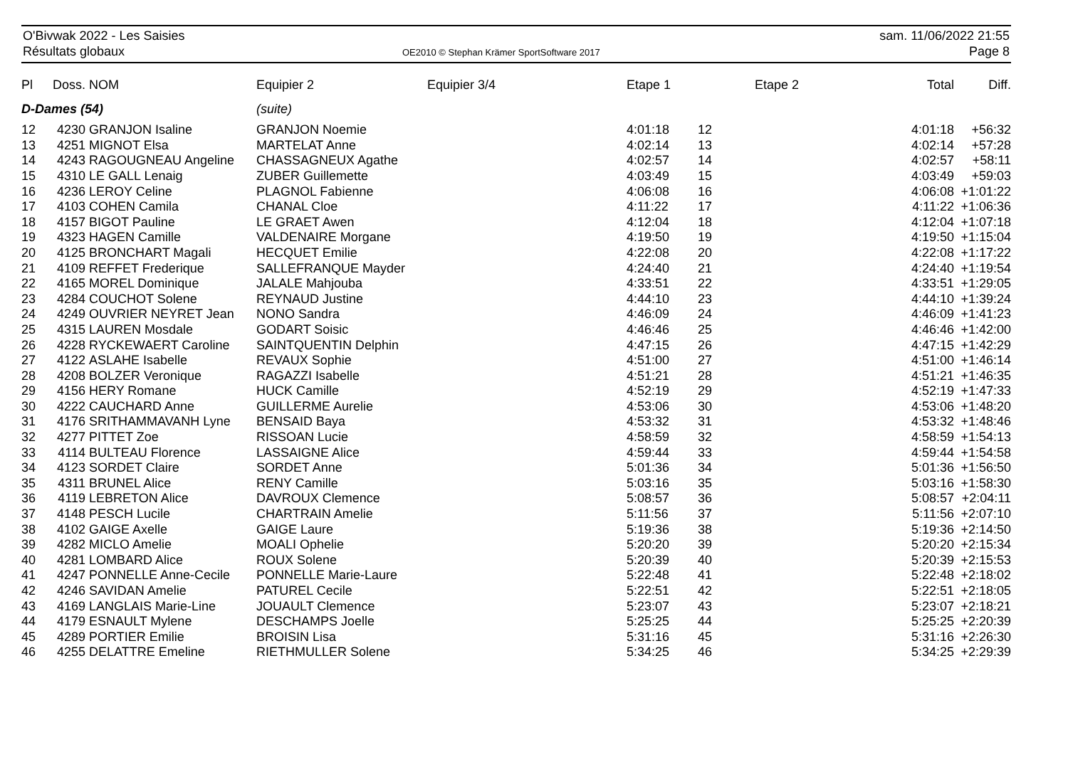O'Bivwak 2022 - Les Saisies
Résultats globaux
OE2010 © Stephan Krämer SportSoftware 2017
sam. 11/06/2022 21:55
Page 8
| Pl | Doss. | NOM | Equipier 2 | Equipier 3/4 | Etape 1 | | Etape 2 | Total | Diff. |
| --- | --- | --- | --- | --- | --- | --- | --- | --- | --- |
| D-Dames (54) | | | (suite) | | | | | | |
| 12 | 4230 | GRANJON Isaline | GRANJON Noemie | | 4:01:18 | 12 | | 4:01:18 | +56:32 |
| 13 | 4251 | MIGNOT Elsa | MARTELAT Anne | | 4:02:14 | 13 | | 4:02:14 | +57:28 |
| 14 | 4243 | RAGOUGNEAU Angeline | CHASSAGNEUX Agathe | | 4:02:57 | 14 | | 4:02:57 | +58:11 |
| 15 | 4310 | LE GALL Lenaig | ZUBER Guillemette | | 4:03:49 | 15 | | 4:03:49 | +59:03 |
| 16 | 4236 | LEROY Celine | PLAGNOL Fabienne | | 4:06:08 | 16 | | 4:06:08 | +1:01:22 |
| 17 | 4103 | COHEN Camila | CHANAL Cloe | | 4:11:22 | 17 | | 4:11:22 | +1:06:36 |
| 18 | 4157 | BIGOT Pauline | LE GRAET Awen | | 4:12:04 | 18 | | 4:12:04 | +1:07:18 |
| 19 | 4323 | HAGEN Camille | VALDENAIRE Morgane | | 4:19:50 | 19 | | 4:19:50 | +1:15:04 |
| 20 | 4125 | BRONCHART Magali | HECQUET Emilie | | 4:22:08 | 20 | | 4:22:08 | +1:17:22 |
| 21 | 4109 | REFFET Frederique | SALLEFRANQUE Mayder | | 4:24:40 | 21 | | 4:24:40 | +1:19:54 |
| 22 | 4165 | MOREL Dominique | JALALE Mahjouba | | 4:33:51 | 22 | | 4:33:51 | +1:29:05 |
| 23 | 4284 | COUCHOT Solene | REYNAUD Justine | | 4:44:10 | 23 | | 4:44:10 | +1:39:24 |
| 24 | 4249 | OUVRIER NEYRET Jean | NONO Sandra | | 4:46:09 | 24 | | 4:46:09 | +1:41:23 |
| 25 | 4315 | LAUREN Mosdale | GODART Soisic | | 4:46:46 | 25 | | 4:46:46 | +1:42:00 |
| 26 | 4228 | RYCKEWAERT Caroline | SAINTQUENTIN Delphin | | 4:47:15 | 26 | | 4:47:15 | +1:42:29 |
| 27 | 4122 | ASLAHE Isabelle | REVAUX Sophie | | 4:51:00 | 27 | | 4:51:00 | +1:46:14 |
| 28 | 4208 | BOLZER Veronique | RAGAZZI Isabelle | | 4:51:21 | 28 | | 4:51:21 | +1:46:35 |
| 29 | 4156 | HERY Romane | HUCK Camille | | 4:52:19 | 29 | | 4:52:19 | +1:47:33 |
| 30 | 4222 | CAUCHARD Anne | GUILLERME Aurelie | | 4:53:06 | 30 | | 4:53:06 | +1:48:20 |
| 31 | 4176 | SRITHAMMAVANH Lyne | BENSAID Baya | | 4:53:32 | 31 | | 4:53:32 | +1:48:46 |
| 32 | 4277 | PITTET Zoe | RISSOAN Lucie | | 4:58:59 | 32 | | 4:58:59 | +1:54:13 |
| 33 | 4114 | BULTEAU Florence | LASSAIGNE Alice | | 4:59:44 | 33 | | 4:59:44 | +1:54:58 |
| 34 | 4123 | SORDET Claire | SORDET Anne | | 5:01:36 | 34 | | 5:01:36 | +1:56:50 |
| 35 | 4311 | BRUNEL Alice | RENY Camille | | 5:03:16 | 35 | | 5:03:16 | +1:58:30 |
| 36 | 4119 | LEBRETON Alice | DAVROUX Clemence | | 5:08:57 | 36 | | 5:08:57 | +2:04:11 |
| 37 | 4148 | PESCH Lucile | CHARTRAIN Amelie | | 5:11:56 | 37 | | 5:11:56 | +2:07:10 |
| 38 | 4102 | GAIGE Axelle | GAIGE Laure | | 5:19:36 | 38 | | 5:19:36 | +2:14:50 |
| 39 | 4282 | MICLO Amelie | MOALI Ophelie | | 5:20:20 | 39 | | 5:20:20 | +2:15:34 |
| 40 | 4281 | LOMBARD Alice | ROUX Solene | | 5:20:39 | 40 | | 5:20:39 | +2:15:53 |
| 41 | 4247 | PONNELLE Anne-Cecile | PONNELLE Marie-Laure | | 5:22:48 | 41 | | 5:22:48 | +2:18:02 |
| 42 | 4246 | SAVIDAN Amelie | PATUREL Cecile | | 5:22:51 | 42 | | 5:22:51 | +2:18:05 |
| 43 | 4169 | LANGLAIS Marie-Line | JOUAULT Clemence | | 5:23:07 | 43 | | 5:23:07 | +2:18:21 |
| 44 | 4179 | ESNAULT Mylene | DESCHAMPS Joelle | | 5:25:25 | 44 | | 5:25:25 | +2:20:39 |
| 45 | 4289 | PORTIER Emilie | BROISIN Lisa | | 5:31:16 | 45 | | 5:31:16 | +2:26:30 |
| 46 | 4255 | DELATTRE Emeline | RIETHMULLER Solene | | 5:34:25 | 46 | | 5:34:25 | +2:29:39 |